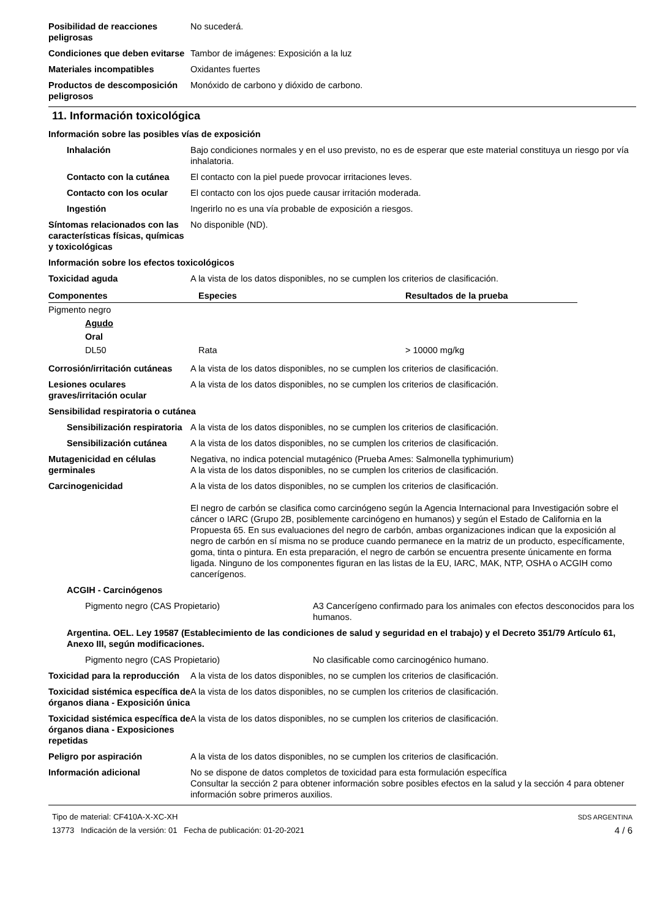Posibilidad de reacciones peligrosas
No sucederá.
Condiciones que deben evitarse
Tambor de imágenes: Exposición a la luz
Materiales incompatibles Oxidantes fuertes
Productos de descomposición peligrosos
Monóxido de carbono y dióxido de carbono.
11. Información toxicológica
Información sobre las posibles vías de exposición
Inhalación Bajo condiciones normales y en el uso previsto, no es de esperar que este material constituya un riesgo por vía inhalatoria.
Contacto con la cutánea El contacto con la piel puede provocar irritaciones leves.
Contacto con los ocular El contacto con los ojos puede causar irritación moderada.
Ingestión Ingerirlo no es una vía probable de exposición a riesgos.
Síntomas relacionados con las características físicas, químicas y toxicológicas
No disponible (ND).
Información sobre los efectos toxicológicos
Toxicidad aguda A la vista de los datos disponibles, no se cumplen los criterios de clasificación.
| Componentes | Especies | Resultados de la prueba |
| --- | --- | --- |
| Pigmento negro | | |
| Agudo | | |
| Oral | | |
| DL50 | Rata | > 10000 mg/kg |
Corrosión/irritación cutáneas
A la vista de los datos disponibles, no se cumplen los criterios de clasificación.
Lesiones oculares graves/irritación ocular
A la vista de los datos disponibles, no se cumplen los criterios de clasificación.
Sensibilidad respiratoria o cutánea
Sensibilización respiratoria
A la vista de los datos disponibles, no se cumplen los criterios de clasificación.
Sensibilización cutánea A la vista de los datos disponibles, no se cumplen los criterios de clasificación.
Mutagenicidad en células germinales
Negativa, no indica potencial mutagénico (Prueba Ames: Salmonella typhimurium)
A la vista de los datos disponibles, no se cumplen los criterios de clasificación.
Carcinogenicidad A la vista de los datos disponibles, no se cumplen los criterios de clasificación.
El negro de carbón se clasifica como carcinógeno según la Agencia Internacional para Investigación sobre el cáncer o IARC (Grupo 2B, posiblemente carcinógeno en humanos) y según el Estado de California en la Propuesta 65. En sus evaluaciones del negro de carbón, ambas organizaciones indican que la exposición al negro de carbón en sí misma no se produce cuando permanece en la matriz de un producto, específicamente, goma, tinta o pintura. En esta preparación, el negro de carbón se encuentra presente únicamente en forma ligada. Ninguno de los componentes figuran en las listas de la EU, IARC, MAK, NTP, OSHA o ACGIH como cancerígenos.
ACGIH - Carcinógenos
Pigmento negro (CAS Propietario) A3 Cancerígeno confirmado para los animales con efectos desconocidos para los humanos.
Argentina. OEL. Ley 19587 (Establecimiento de las condiciones de salud y seguridad en el trabajo) y el Decreto 351/79 Artículo 61, Anexo III, según modificaciones.
Pigmento negro (CAS Propietario) No clasificable como carcinogénico humano.
Toxicidad para la reproducción
A la vista de los datos disponibles, no se cumplen los criterios de clasificación.
Toxicidad sistémica específica de órganos diana - Exposición única
A la vista de los datos disponibles, no se cumplen los criterios de clasificación.
Toxicidad sistémica específica de órganos diana - Exposiciones repetidas
A la vista de los datos disponibles, no se cumplen los criterios de clasificación.
Peligro por aspiración A la vista de los datos disponibles, no se cumplen los criterios de clasificación.
Información adicional No se dispone de datos completos de toxicidad para esta formulación específica
Consultar la sección 2 para obtener información sobre posibles efectos en la salud y la sección 4 para obtener información sobre primeros auxilios.
Tipo de material: CF410A-X-XC-XH
13773 Indicación de la versión: 01 Fecha de publicación: 01-20-2021
SDS ARGENTINA
4 / 6